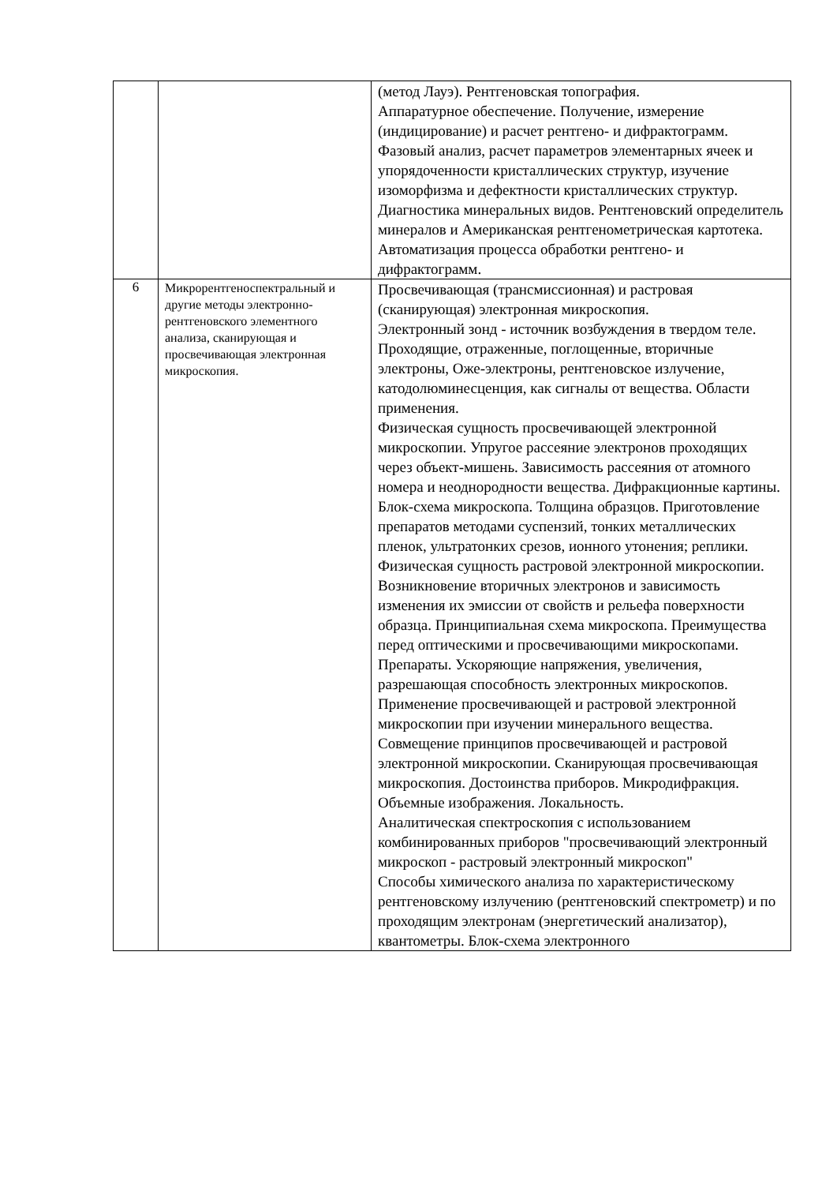| | | (метод Лауэ). Рентгеновская топография. Аппаратурное обеспечение. Получение, измерение (индицирование) и расчет рентгено- и дифрактограмм. Фазовый анализ, расчет параметров элементарных ячеек и упорядоченности кристаллических структур, изучение изоморфизма и дефектности кристаллических структур. Диагностика минеральных видов. Рентгеновский определитель минералов и Американская рентгенометрическая картотека. Автоматизация процесса обработки рентгено- и дифрактограмм. |
| 6 | Микрорентгеноспектральный и другие методы электронно-рентгеновского элементного анализа, сканирующая и просвечивающая электронная микроскопия. | Просвечивающая (трансмиссионная) и растровая (сканирующая) электронная микроскопия. Электронный зонд - источник возбуждения в твердом теле. Проходящие, отраженные, поглощенные, вторичные электроны, Оже-электроны, рентгеновское излучение, катодолюминесценция, как сигналы от вещества. Области применения. Физическая сущность просвечивающей электронной микроскопии. Упругое рассеяние электронов проходящих через объект-мишень. Зависимость рассеяния от атомного номера и неоднородности вещества. Дифракционные картины. Блок-схема микроскопа. Толщина образцов. Приготовление препаратов методами суспензий, тонких металлических пленок, ультратонких срезов, ионного утонения; реплики. Физическая сущность растровой электронной микроскопии. Возникновение вторичных электронов и зависимость изменения их эмиссии от свойств и рельефа поверхности образца. Принципиальная схема микроскопа. Преимущества перед оптическими и просвечивающими микроскопами. Препараты. Ускоряющие напряжения, увеличения, разрешающая способность электронных микроскопов. Применение просвечивающей и растровой электронной микроскопии при изучении минерального вещества. Совмещение принципов просвечивающей и растровой электронной микроскопии. Сканирующая просвечивающая микроскопия. Достоинства приборов. Микродифракция. Объемные изображения. Локальность. Аналитическая спектроскопия с использованием комбинированных приборов "просвечивающий электронный микроскоп - растровый электронный микроскоп" Способы химического анализа по характеристическому рентгеновскому излучению (рентгеновский спектрометр) и по проходящим электронам (энергетический анализатор), квантометры. Блок-схема электронного |